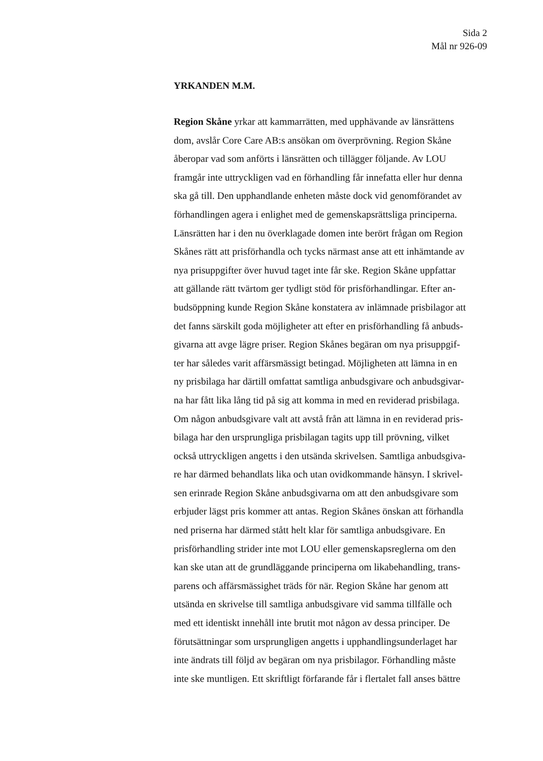Sida 2
Mål nr 926-09
YRKANDEN M.M.
Region Skåne yrkar att kammarrätten, med upphävande av länsrättens
dom, avslår Core Care AB:s ansökan om överprövning. Region Skåne
åberopar vad som anförts i länsrätten och tillägger följande. Av LOU
framgår inte uttryckligen vad en förhandling får innefatta eller hur denna
ska gå till. Den upphandlande enheten måste dock vid genomförandet av
förhandlingen agera i enlighet med de gemenskapsrättsliga principerna.
Länsrätten har i den nu överklagade domen inte berört frågan om Region
Skånes rätt att prisförhandla och tycks närmast anse att ett inhämtande av
nya prisuppgifter över huvud taget inte får ske. Region Skåne uppfattar
att gällande rätt tvärtom ger tydligt stöd för prisförhandlingar. Efter an-
budsöppning kunde Region Skåne konstatera av inlämnade prisbilagor att
det fanns särskilt goda möjligheter att efter en prisförhandling få anbuds-
givarna att avge lägre priser. Region Skånes begäran om nya prisuppgif-
ter har således varit affärsmässigt betingad. Möjligheten att lämna in en
ny prisbilaga har därtill omfattat samtliga anbudsgivare och anbudsgivar-
na har fått lika lång tid på sig att komma in med en reviderad prisbilaga.
Om någon anbudsgivare valt att avstå från att lämna in en reviderad pris-
bilaga har den ursprungliga prisbilagan tagits upp till prövning, vilket
också uttryckligen angetts i den utsända skrivelsen. Samtliga anbudsgiva-
re har därmed behandlats lika och utan ovidkommande hänsyn. I skrivel-
sen erinrade Region Skåne anbudsgivarna om att den anbudsgivare som
erbjuder lägst pris kommer att antas. Region Skånes önskan att förhandla
ned priserna har därmed stått helt klar för samtliga anbudsgivare. En
prisförhandling strider inte mot LOU eller gemenskapsreglerna om den
kan ske utan att de grundläggande principerna om likabehandling, trans-
parens och affärsmässighet träds för när. Region Skåne har genom att
utsända en skrivelse till samtliga anbudsgivare vid samma tillfälle och
med ett identiskt innehåll inte brutit mot någon av dessa principer. De
förutsättningar som ursprungligen angetts i upphandlingsunderlaget har
inte ändrats till följd av begäran om nya prisbilagor. Förhandling måste
inte ske muntligen. Ett skriftligt förfarande får i flertalet fall anses bättre